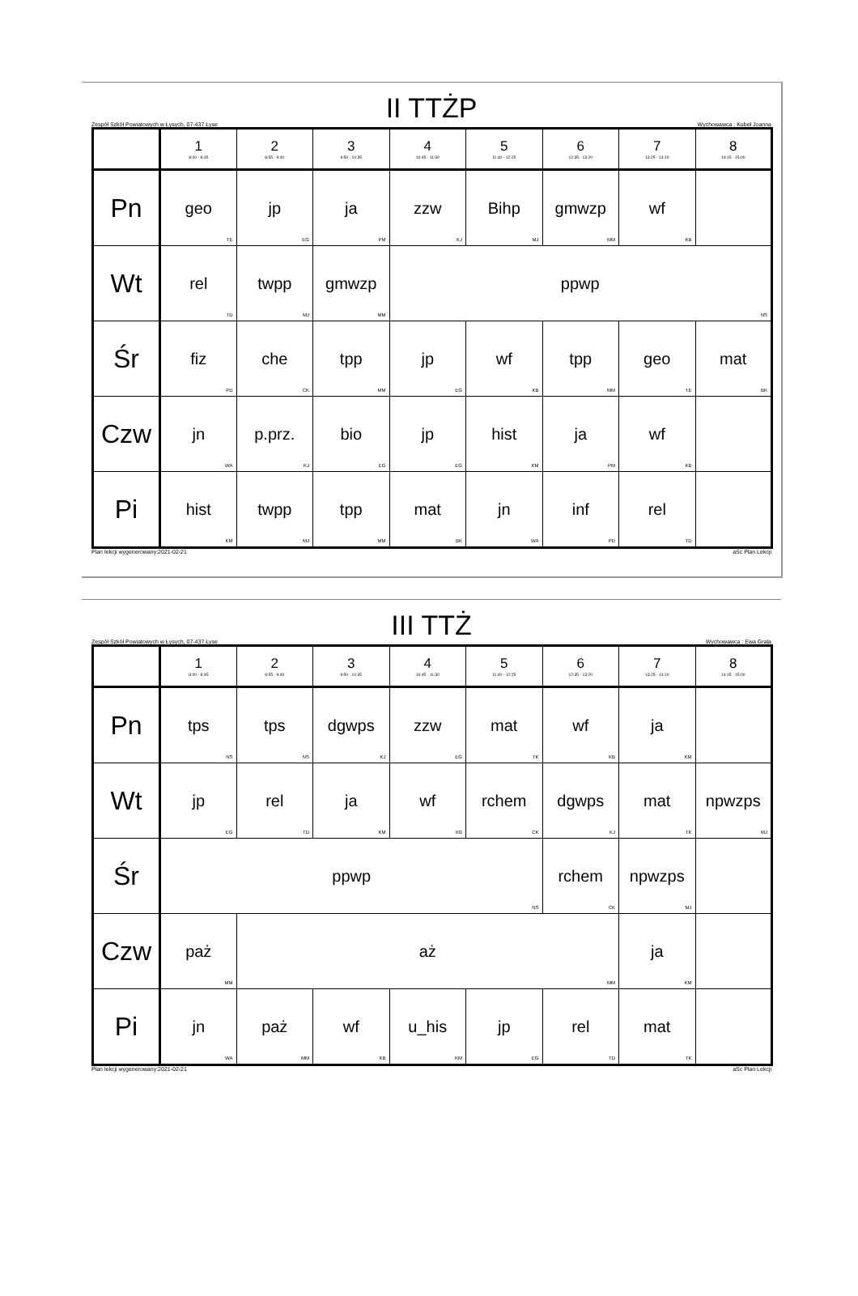II TTŻP
Zespół Szkół Powiatowych w Łysych, 07-437 Łyse Wychowawca : Kubeł Joanna
| | 1 8:00 - 8:45 | 2 8:55 - 9:40 | 3 9:50 - 10:35 | 4 10:45 - 11:30 | 5 11:40 - 12:25 | 6 12:35 - 13:20 | 7 13:25 - 14:10 | 8 14:15 - 15:00 |
| --- | --- | --- | --- | --- | --- | --- | --- | --- |
| Pn | geo TE | jp EG | ja PM | zzw KJ | Bihp MJ | gmwzp MM | wf KB | |
| Wt | rel TD | twpp MJ | gmwzp MM | ppwp NS | | | | |
| Śr | fiz PD | che CK | tpp MM | jp EG | wf KB | tpp MM | geo TE | mat BK |
| Czw | jn WA | p.prz. KJ | bio EG | jp EG | hist KM | ja PM | wf KB | |
| Pi | hist KM | twpp MJ | tpp MM | mat BK | jn WA | inf PD | rel TD | |
Plan lekcji wygenerowany:2021-02-21 aSc Plan Lekcji
III TTŻ
Zespół Szkół Powiatowych w Łysych, 07-437 Łyse Wychowawca : Ewa Grala
| | 1 8:00 - 8:45 | 2 8:55 - 9:40 | 3 9:50 - 10:35 | 4 10:45 - 11:30 | 5 11:40 - 12:25 | 6 12:35 - 13:20 | 7 13:25 - 14:10 | 8 14:15 - 15:00 |
| --- | --- | --- | --- | --- | --- | --- | --- | --- |
| Pn | tps NS | tps NS | dgwps KJ | zzw EG | mat TK | wf KB | ja KM | |
| Wt | jp EG | rel TD | ja KM | wf KB | rchem CK | dgwps KJ | mat TK | npwzps MJ |
| Śr | ppwp NS | | | | | rchem CK | npwzps MJ | |
| Czw | paż MM | aż MM | | | | | ja KM | |
| Pi | jn WA | paż MM | wf KB | u_his KM | jp EG | rel TD | mat TK | |
Plan lekcji wygenerowany:2021-02-21 aSc Plan Lekcji